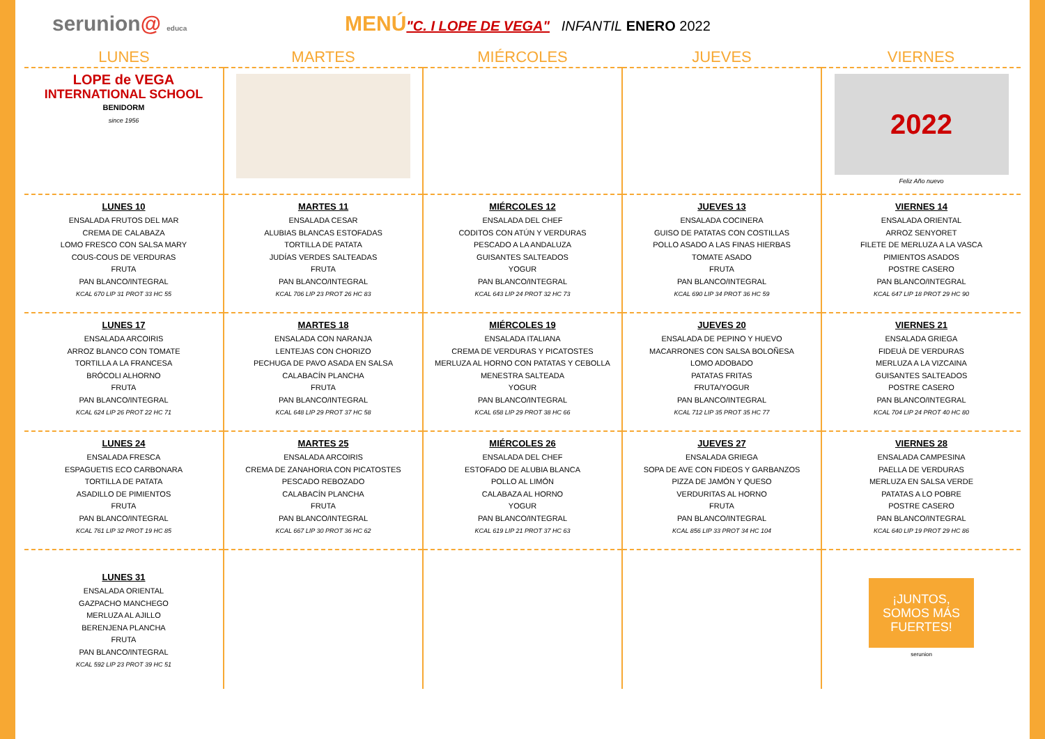serunion@ educa
MENÚ"C. I LOPE DE VEGA" INFANTIL ENERO 2022
| LUNES | MARTES | MIÉRCOLES | JUEVES | VIERNES |
| --- | --- | --- | --- | --- |
| LOPE de VEGA INTERNATIONAL SCHOOL BENIDORM since 1956 | | | | 2022 Feliz Año nuevo |
| LUNES 10 ENSALADA FRUTOS DEL MAR CREMA DE CALABAZA LOMO FRESCO CON SALSA MARY COUS-COUS DE VERDURAS FRUTA PAN BLANCO/INTEGRAL KCAL 670 LIP 31 PROT 33 HC 55 | MARTES 11 ENSALADA CESAR ALUBIAS BLANCAS ESTOFADAS TORTILLA DE PATATA JUDÍAS VERDES SALTEADAS FRUTA PAN BLANCO/INTEGRAL KCAL 706 LIP 23 PROT 26 HC 83 | MIÉRCOLES 12 ENSALADA DEL CHEF CODITOS CON ATÚN Y VERDURAS PESCADO A LA ANDALUZA GUISANTES SALTEADOS YOGUR PAN BLANCO/INTEGRAL KCAL 643 LIP 24 PROT 32 HC 73 | JUEVES 13 ENSALADA COCINERA GUISO DE PATATAS CON COSTILLAS POLLO ASADO A LAS FINAS HIERBAS TOMATE ASADO FRUTA PAN BLANCO/INTEGRAL KCAL 690 LIP 34 PROT 36 HC 59 | VIERNES 14 ENSALADA ORIENTAL ARROZ SENYORET FILETE DE MERLUZA A LA VASCA PIMIENTOS ASADOS POSTRE CASERO PAN BLANCO/INTEGRAL KCAL 647 LIP 18 PROT 29 HC 90 |
| LUNES 17 ENSALADA ARCOIRIS ARROZ BLANCO CON TOMATE TORTILLA A LA FRANCESA BRÓCOLI ALHORNO FRUTA PAN BLANCO/INTEGRAL KCAL 624 LIP 26 PROT 22 HC 71 | MARTES 18 ENSALADA CON NARANJA LENTEJAS CON CHORIZO PECHUGA DE PAVO ASADA EN SALSA CALABACÍN PLANCHA FRUTA PAN BLANCO/INTEGRAL KCAL 648 LIP 29 PROT 37 HC 58 | MIÉRCOLES 19 ENSALADA ITALIANA CREMA DE VERDURAS Y PICATOSTES MERLUZA AL HORNO CON PATATAS Y CEBOLLA MENESTRA SALTEADA YOGUR PAN BLANCO/INTEGRAL KCAL 658 LIP 29 PROT 38 HC 66 | JUEVES 20 ENSALADA DE PEPINO Y HUEVO MACARRONES CON SALSA BOLOÑESA LOMO ADOBADO PATATAS FRITAS FRUTA/YOGUR PAN BLANCO/INTEGRAL KCAL 712 LIP 35 PROT 35 HC 77 | VIERNES 21 ENSALADA GRIEGA FIDEUÀ DE VERDURAS MERLUZA A LA VIZCAINA GUISANTES SALTEADOS POSTRE CASERO PAN BLANCO/INTEGRAL KCAL 704 LIP 24 PROT 40 HC 80 |
| LUNES 24 ENSALADA FRESCA ESPAGUETIS ECO CARBONARA TORTILLA DE PATATA ASADILLO DE PIMIENTOS FRUTA PAN BLANCO/INTEGRAL KCAL 761 LIP 32 PROT 19 HC 85 | MARTES 25 ENSALADA ARCOIRIS CREMA DE ZANAHORIA CON PICATOSTES PESCADO REBOZADO CALABACÍN PLANCHA FRUTA PAN BLANCO/INTEGRAL KCAL 667 LIP 30 PROT 36 HC 62 | MIÉRCOLES 26 ENSALADA DEL CHEF ESTOFADO DE ALUBIA BLANCA POLLO AL LIMÓN CALABAZA AL HORNO YOGUR PAN BLANCO/INTEGRAL KCAL 619 LIP 21 PROT 37 HC 63 | JUEVES 27 ENSALADA GRIEGA SOPA DE AVE CON FIDEOS Y GARBANZOS PIZZA DE JAMÓN Y QUESO VERDURITAS AL HORNO FRUTA PAN BLANCO/INTEGRAL KCAL 856 LIP 33 PROT 34 HC 104 | VIERNES 28 ENSALADA CAMPESINA PAELLA DE VERDURAS MERLUZA EN SALSA VERDE PATATAS A LO POBRE POSTRE CASERO PAN BLANCO/INTEGRAL KCAL 640 LIP 19 PROT 29 HC 86 |
| LUNES 31 ENSALADA ORIENTAL GAZPACHO MANCHEGO MERLUZA AL AJILLO BERENJENA PLANCHA FRUTA PAN BLANCO/INTEGRAL KCAL 592 LIP 23 PROT 39 HC 51 | | | | ¡JUNTOS, SOMOS MÁS FUERTES! serunion |